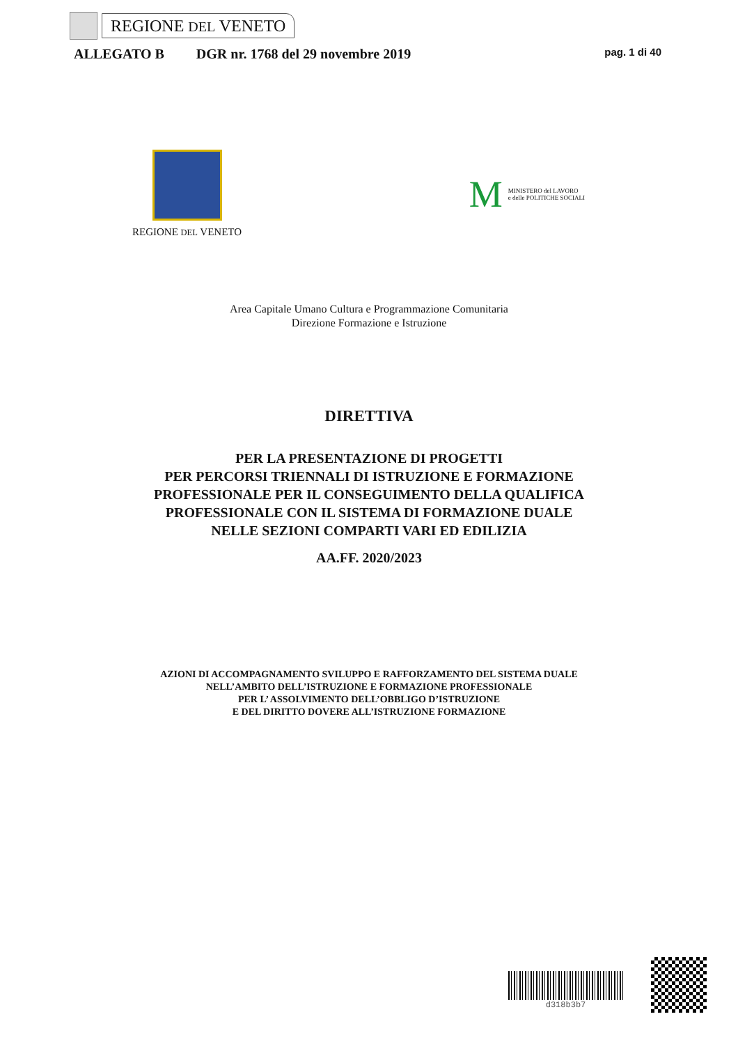REGIONE DEL VENETO
ALLEGATO B DGR nr. 1768 del 29 novembre 2019 pag. 1 di 40
REGIONE DEL VENETO
M MINISTERO del LAVORO
e delle POLITICHE SOCIALI
Area Capitale Umano Cultura e Programmazione Comunitaria
Direzione Formazione e Istruzione
DIRETTIVA
PER LA PRESENTAZIONE DI PROGETTI
PER PERCORSI TRIENNALI DI ISTRUZIONE E FORMAZIONE
PROFESSIONALE PER IL CONSEGUIMENTO DELLA QUALIFICA
PROFESSIONALE CON IL SISTEMA DI FORMAZIONE DUALE
NELLE SEZIONI COMPARTI VARI ED EDILIZIA
AA.FF. 2020/2023
AZIONI DI ACCOMPAGNAMENTO SVILUPPO E RAFFORZAMENTO DEL SISTEMA DUALE
NELL’AMBITO DELL’ISTRUZIONE E FORMAZIONE PROFESSIONALE
PER L’ ASSOLVIMENTO DELL’OBBLIGO D’ISTRUZIONE
E DEL DIRITTO DOVERE ALL’ISTRUZIONE FORMAZIONE
d318b3b7